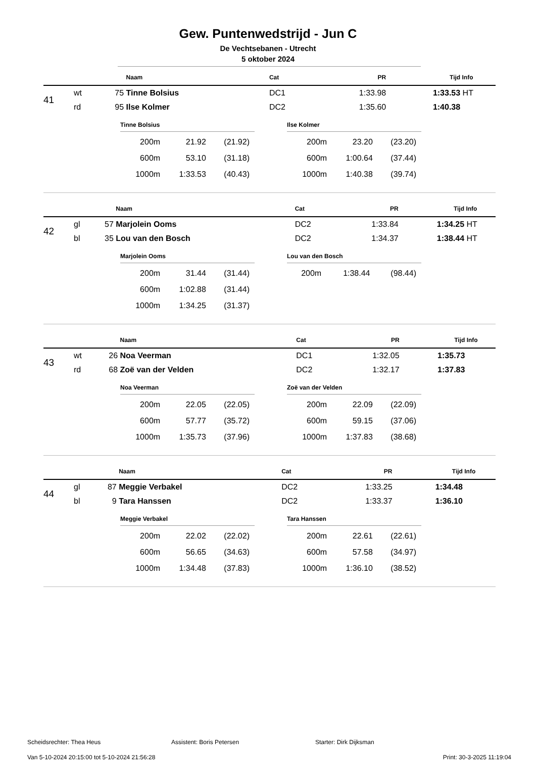Gew. Puntenwedstrijd - Jun C
De Vechtsebanen - Utrecht
5 oktober 2024
| | | | Naam | Cat | PR | Tijd | Info |
| --- | --- | --- | --- | --- | --- | --- | --- |
| 41 | wt | 75 | Tinne Bolsius | DC1 | 1:33.98 | 1:33.53 | HT |
| | rd | 95 | Ilse Kolmer | DC2 | 1:35.60 | 1:40.38 | |
Tinne Bolsius
| 200m | 21.92 | (21.92) |
| 600m | 53.10 | (31.18) |
| 1000m | 1:33.53 | (40.43) |
Ilse Kolmer
| 200m | 23.20 | (23.20) |
| 600m | 1:00.64 | (37.44) |
| 1000m | 1:40.38 | (39.74) |
| | | | Naam | Cat | PR | Tijd | Info |
| --- | --- | --- | --- | --- | --- | --- | --- |
| 42 | gl | 57 | Marjolein Ooms | DC2 | 1:33.84 | 1:34.25 | HT |
| | bl | 35 | Lou van den Bosch | DC2 | 1:34.37 | 1:38.44 | HT |
Marjolein Ooms
| 200m | 31.44 | (31.44) |
| 600m | 1:02.88 | (31.44) |
| 1000m | 1:34.25 | (31.37) |
Lou van den Bosch
| 200m | 1:38.44 | (98.44) |
| | | | Naam | Cat | PR | Tijd | Info |
| --- | --- | --- | --- | --- | --- | --- | --- |
| 43 | wt | 26 | Noa Veerman | DC1 | 1:32.05 | 1:35.73 | |
| | rd | 68 | Zoë van der Velden | DC2 | 1:32.17 | 1:37.83 | |
Noa Veerman
| 200m | 22.05 | (22.05) |
| 600m | 57.77 | (35.72) |
| 1000m | 1:35.73 | (37.96) |
Zoë van der Velden
| 200m | 22.09 | (22.09) |
| 600m | 59.15 | (37.06) |
| 1000m | 1:37.83 | (38.68) |
| | | | Naam | Cat | PR | Tijd | Info |
| --- | --- | --- | --- | --- | --- | --- | --- |
| 44 | gl | 87 | Meggie Verbakel | DC2 | 1:33.25 | 1:34.48 | |
| | bl | 9 | Tara Hanssen | DC2 | 1:33.37 | 1:36.10 | |
Meggie Verbakel
| 200m | 22.02 | (22.02) |
| 600m | 56.65 | (34.63) |
| 1000m | 1:34.48 | (37.83) |
Tara Hanssen
| 200m | 22.61 | (22.61) |
| 600m | 57.58 | (34.97) |
| 1000m | 1:36.10 | (38.52) |
Scheidsrechter: Thea Heus Assistent: Boris Petersen Starter: Dirk Dijksman
Van 5-10-2024 20:15:00 tot 5-10-2024 21:56:28 Print: 30-3-2025 11:19:04